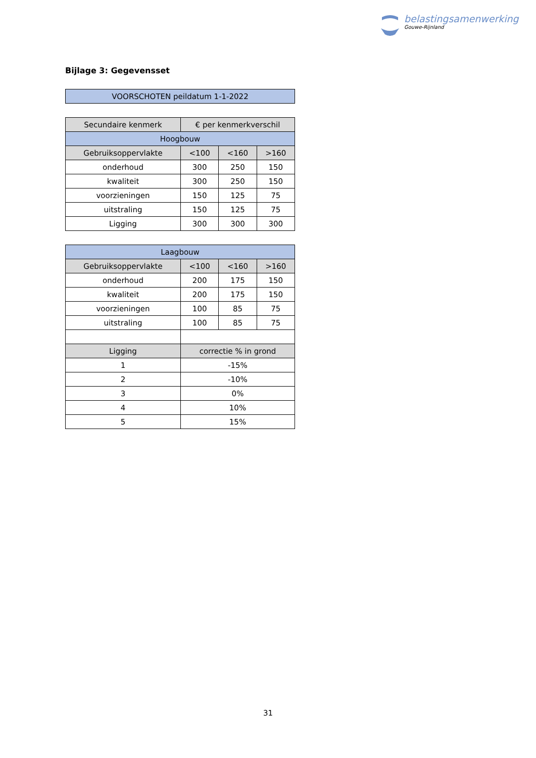belastingsamenwerking
Gouwe-Rijnland
Bijlage 3: Gegevensset
| VOORSCHOTEN peildatum 1-1-2022 |
| --- |
| Secundaire kenmerk | € per kenmerkverschil | | |
| --- | --- | --- | --- |
| Hoogbouw | | | |
| Gebruiksoppervlakte | <100 | <160 | >160 |
| onderhoud | 300 | 250 | 150 |
| kwaliteit | 300 | 250 | 150 |
| voorzieningen | 150 | 125 | 75 |
| uitstraling | 150 | 125 | 75 |
| Ligging | 300 | 300 | 300 |
| Laagbouw | | | |
| --- | --- | --- | --- |
| Gebruiksoppervlakte | <100 | <160 | >160 |
| onderhoud | 200 | 175 | 150 |
| kwaliteit | 200 | 175 | 150 |
| voorzieningen | 100 | 85 | 75 |
| uitstraling | 100 | 85 | 75 |
| Ligging | correctie % in grond | | |
| 1 | -15% | | |
| 2 | -10% | | |
| 3 | 0% | | |
| 4 | 10% | | |
| 5 | 15% | | |
31